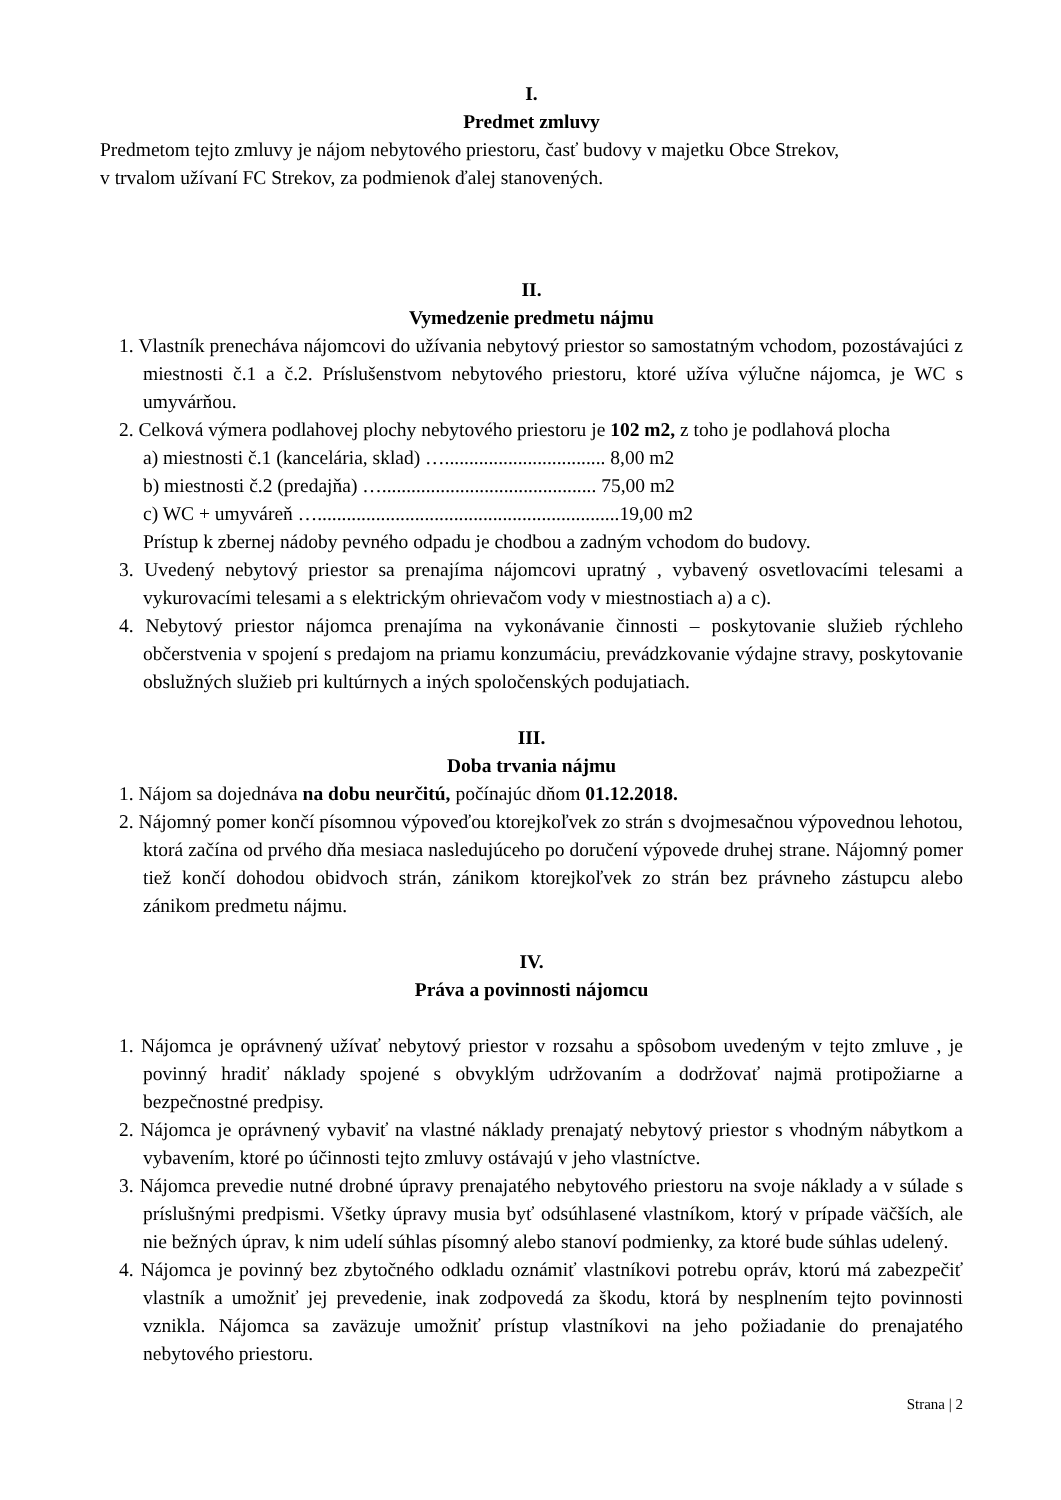I.
Predmet zmluvy
Predmetom tejto zmluvy je nájom nebytového priestoru, časť budovy v majetku Obce Strekov,
v trvalom užívaní FC Strekov, za podmienok ďalej stanovených.
II.
Vymedzenie predmetu nájmu
1. Vlastník prenecháva nájomcovi do užívania nebytový priestor so samostatným vchodom, pozostávajúci z miestnosti č.1 a č.2. Príslušenstvom nebytového priestoru, ktoré užíva výlučne nájomca, je WC s umyvárňou.
2. Celková výmera podlahovej plochy nebytového priestoru je 102 m2, z toho je podlahová plocha
a) miestnosti č.1 (kancelária, sklad) …................................. 8,00 m2
b) miestnosti č.2 (predajňa) …............................................ 75,00 m2
c) WC + umyváreň …..............................................................19,00 m2
Prístup k zbernej nádoby pevného odpadu je chodbou a zadným vchodom do budovy.
3. Uvedený nebytový priestor sa prenajíma nájomcovi upratný , vybavený osvetlovacími telesami a vykurovacími telesami a s elektrickým ohrievačom vody v miestnostiach a) a c).
4. Nebytový priestor nájomca prenajíma na vykonávanie činnosti – poskytovanie služieb rýchleho občerstvenia v spojení s predajom na priamu konzumáciu, prevádzkovanie výdajne stravy, poskytovanie obslužných služieb pri kultúrnych a iných spoločenských podujatiach.
III.
Doba trvania nájmu
1. Nájom sa dojednáva na dobu neurčitú, počínajúc dňom 01.12.2018.
2. Nájomný pomer končí písomnou výpoveďou ktorejkoľvek zo strán s dvojmesačnou výpovednou lehotou, ktorá začína od prvého dňa mesiaca nasledujúceho po doručení výpovede druhej strane. Nájomný pomer tiež končí dohodou obidvoch strán, zánikom ktorejkoľvek zo strán bez právneho zástupcu alebo zánikom predmetu nájmu.
IV.
Práva a povinnosti nájomcu
1. Nájomca je oprávnený užívať nebytový priestor v rozsahu a spôsobom uvedeným v tejto zmluve , je povinný hradiť náklady spojené s obvyklým udržovaním a dodržovať najmä protipožiarne a bezpečnostné predpisy.
2. Nájomca je oprávnený vybaviť na vlastné náklady prenajatý nebytový priestor s vhodným nábytkom a vybavením, ktoré po účinnosti tejto zmluvy ostávajú v jeho vlastníctve.
3. Nájomca prevedie nutné drobné úpravy prenajatého nebytového priestoru na svoje náklady a v súlade s príslušnými predpismi. Všetky úpravy musia byť odsúhlasené vlastníkom, ktorý v prípade väčších, ale nie bežných úprav, k nim udelí súhlas písomný alebo stanoví podmienky, za ktoré bude súhlas udelený.
4. Nájomca je povinný bez zbytočného odkladu oznámiť vlastníkovi potrebu opráv, ktorú má zabezpečiť vlastník a umožniť jej prevedenie, inak zodpovedá za škodu, ktorá by nesplnením tejto povinnosti vznikla. Nájomca sa zaväzuje umožniť prístup vlastníkovi na jeho požiadanie do prenajatého nebytového priestoru.
Strana | 2